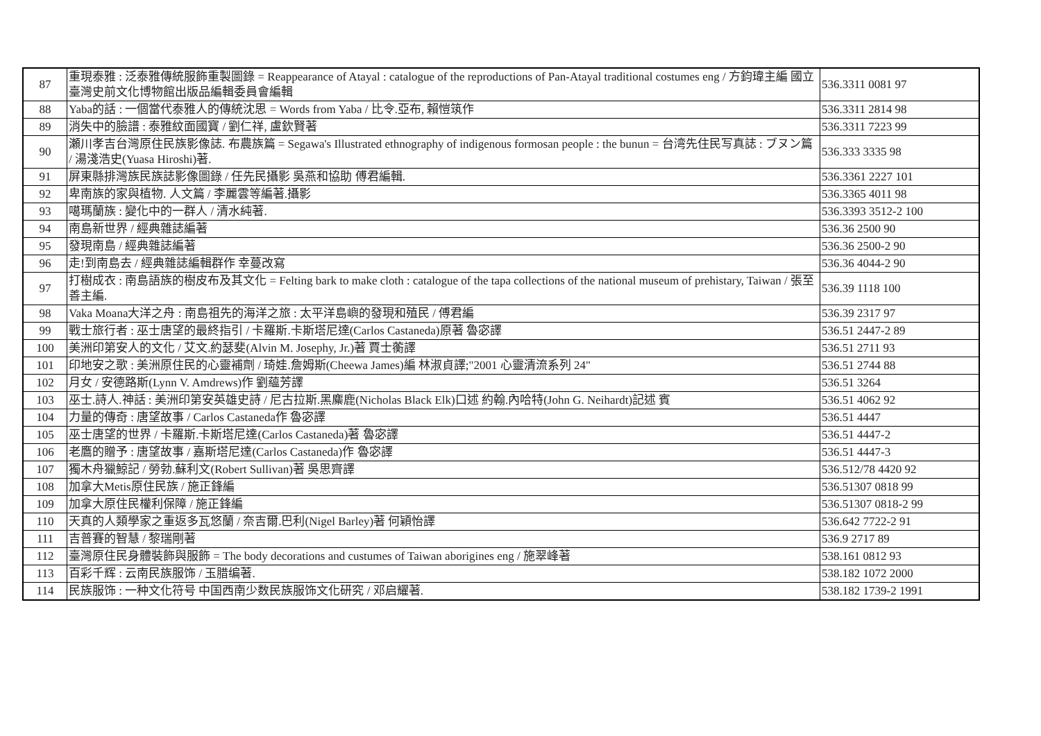| 87 | 重現泰雅 : 泛泰雅傳統服飾重製圖錄 = Reappearance of Atayal : catalogue of the reproductions of Pan-Atayal traditional costumes eng / 方鈞瑋主編 國立臺灣史前文化博物館出版品編輯委員會編輯 | 536.3311 0081 97 |
| 88 | Yaba的話 : 一個當代泰雅人的傳統沈思 = Words from Yaba / 比令.亞布, 賴愷筑作 | 536.3311 2814 98 |
| 89 | 消失中的臉譜 : 泰雅紋面國寶 / 劉仁祥, 盧欽賢著 | 536.3311 7223 99 |
| 90 | 瀬川孝吉台灣原住民族影像誌. 布農族篇 = Segawa's Illustrated ethnography of indigenous formosan people : the bunun = 台湾先住民写真誌 : ブヌン篇 / 湯淺浩史(Yuasa Hiroshi)著. | 536.333 3335 98 |
| 91 | 屏東縣排灣族民族誌影像圖錄 / 任先民攝影 吳燕和協助 傅君編輯. | 536.3361 2227 101 |
| 92 | 卑南族的家與植物. 人文篇 / 李麗雲等編著.攝影 | 536.3365 4011 98 |
| 93 | 噶瑪蘭族 : 變化中的一群人 / 清水純著. | 536.3393 3512-2 100 |
| 94 | 南島新世界 / 經典雜誌編著 | 536.36 2500 90 |
| 95 | 發現南島 / 經典雜誌編著 | 536.36 2500-2 90 |
| 96 | 走!到南島去 / 經典雜誌編輯群作 幸蔓改寫 | 536.36 4044-2 90 |
| 97 | 打樹成衣 : 南島語族的樹皮布及其文化 = Felting bark to make cloth : catalogue of the tapa collections of the national museum of prehistary, Taiwan / 張至善主編. | 536.39 1118 100 |
| 98 | Vaka Moana大洋之舟 : 南島祖先的海洋之旅 : 太平洋島嶼的發現和殖民 / 傅君編 | 536.39 2317 97 |
| 99 | 戰士旅行者 : 巫士唐望的最終指引 / 卡羅斯.卡斯塔尼達(Carlos Castaneda)原著 魯宓譯 | 536.51 2447-2 89 |
| 100 | 美洲印第安人的文化 / 艾文.約瑟斐(Alvin M. Josephy, Jr.)著 賈士蘅譯 | 536.51 2711 93 |
| 101 | 印地安之歌 : 美洲原住民的心靈補劑 / 琦娃.詹姆斯(Cheewa James)編 林淑貞譯;"2001 心靈清流系列 24" | 536.51 2744 88 |
| 102 | 月女 / 安德路斯(Lynn V. Amdrews)作 劉蘊芳譯 | 536.51 3264 |
| 103 | 巫士.詩人.神話 : 美洲印第安英雄史詩 / 尼古拉斯.黑麋鹿(Nicholas Black Elk)口述 約翰.內哈特(John G. Neihardt)記述 賓 | 536.51 4062 92 |
| 104 | 力量的傳奇 : 唐望故事 / Carlos Castaneda作 魯宓譯 | 536.51 4447 |
| 105 | 巫士唐望的世界 / 卡羅斯.卡斯塔尼達(Carlos Castaneda)著 魯宓譯 | 536.51 4447-2 |
| 106 | 老鷹的贈予 : 唐望故事 / 嘉斯塔尼達(Carlos Castaneda)作 魯宓譯 | 536.51 4447-3 |
| 107 | 獨木舟獵鯨記 / 勞勃.蘇利文(Robert Sullivan)著 吳思齊譯 | 536.512/78 4420 92 |
| 108 | 加拿大Metis原住民族 / 施正鋒編 | 536.51307 0818 99 |
| 109 | 加拿大原住民權利保障 / 施正鋒編 | 536.51307 0818-2 99 |
| 110 | 天真的人類學家之重返多瓦悠蘭 / 奈吉爾.巴利(Nigel Barley)著 何穎怡譯 | 536.642 7722-2 91 |
| 111 | 吉普賽的智慧 / 黎瑞剛著 | 536.9 2717 89 |
| 112 | 臺灣原住民身體裝飾與服飾 = The body decorations and custumes of Taiwan aborigines eng / 施翠峰著 | 538.161 0812 93 |
| 113 | 百彩千辉 : 云南民族服饰 / 玉腊编著. | 538.182 1072 2000 |
| 114 | 民族服饰 : 一种文化符号 中国西南少数民族服饰文化研究 / 邓启耀著. | 538.182 1739-2 1991 |